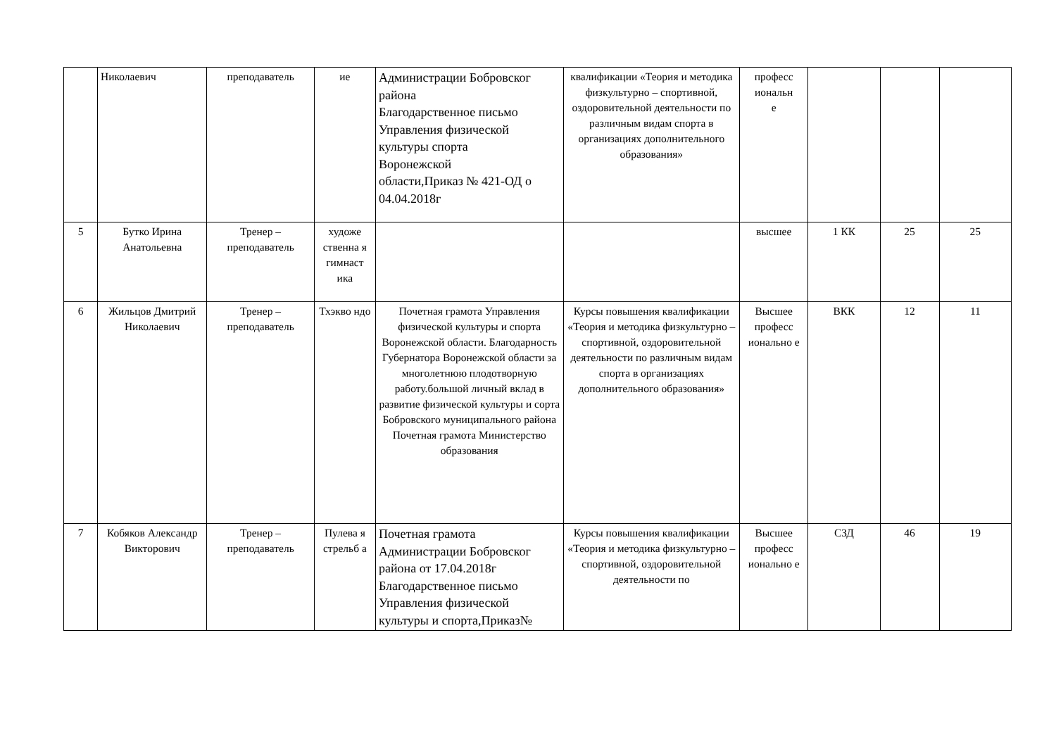| | Николаевич | преподаватель | ие | Администрации Бобровског района Благодарственное письмо Управления физической культуры спорта Воронежской области,Приказ № 421-ОД о 04.04.2018г | квалификации «Теория и методика физкультурно – спортивной, оздоровительной деятельности по различным видам спорта в организациях дополнительного образования» | професс иональн е | | | |
| 5 | Бутко Ирина Анатольевна | Тренер – преподаватель | художе ственна я гимнаст ика | | | высшее | 1 КК | 25 | 25 |
| 6 | Жильцов Дмитрий Николаевич | Тренер – преподаватель | Тхэкво ндо | Почетная грамота Управления физической культуры и спорта Воронежской области. Благодарность Губернатора Воронежской области за многолетнюю плодотворную работу.большой личный вклад в развитие физической культуры и сорта Бобровского муниципального района Почетная грамота Министерство образования | Курсы повышения квалификации «Теория и методика физкультурно – спортивной, оздоровительной деятельности по различным видам спорта в организациях дополнительного образования» | Высшее професс ионально е | ВКК | 12 | 11 |
| 7 | Кобяков Александр Викторович | Тренер – преподаватель | Пулева я стрельб а | Почетная грамота Администрации Бобровског района от 17.04.2018г Благодарственное письмо Управления физической культуры и спорта,Приказ№ | Курсы повышения квалификации «Теория и методика физкультурно – спортивной, оздоровительной деятельности по | Высшее професс ионально е | СЗД | 46 | 19 |